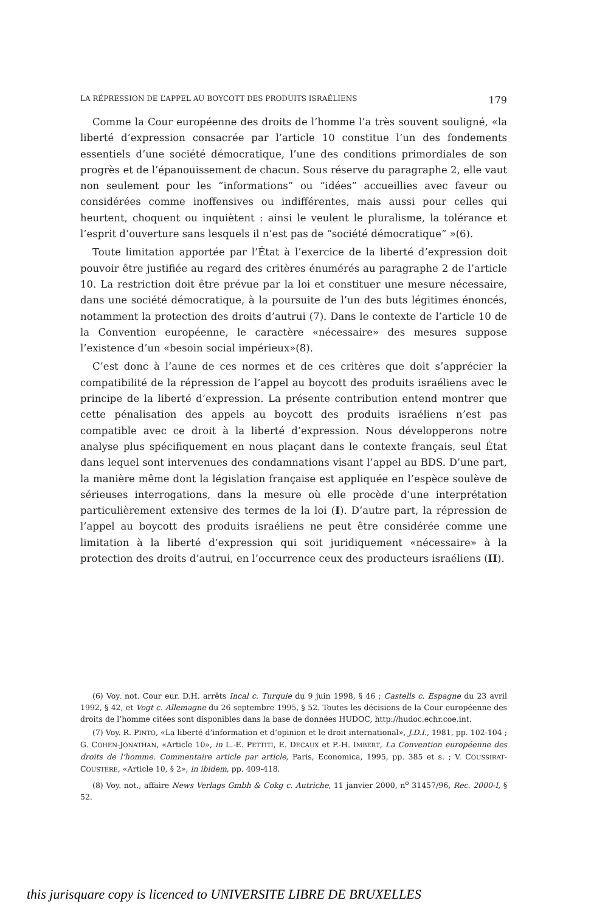LA RÉPRESSION DE L’APPEL AU BOYCOTT DES PRODUITS ISRAÉLIENS 179
Comme la Cour européenne des droits de l’homme l’a très souvent souligné, «la liberté d’expression consacrée par l’article 10 constitue l’un des fondements essentiels d’une société démocratique, l’une des conditions primordiales de son progrès et de l’épanouissement de chacun. Sous réserve du paragraphe 2, elle vaut non seulement pour les “informations” ou “idées” accueillies avec faveur ou considérées comme inoffensives ou indifférentes, mais aussi pour celles qui heurtent, choquent ou inquiètent : ainsi le veulent le pluralisme, la tolérance et l’esprit d’ouverture sans lesquels il n’est pas de “société démocratique” »(6).
Toute limitation apportée par l’État à l’exercice de la liberté d’expression doit pouvoir être justifiée au regard des critères énumérés au paragraphe 2 de l’article 10. La restriction doit être prévue par la loi et constituer une mesure nécessaire, dans une société démocratique, à la poursuite de l’un des buts légitimes énoncés, notamment la protection des droits d’autrui (7). Dans le contexte de l’article 10 de la Convention européenne, le caractère «nécessaire» des mesures suppose l’existence d’un «besoin social impérieux»(8).
C’est donc à l’aune de ces normes et de ces critères que doit s’apprécier la compatibilité de la répression de l’appel au boycott des produits israéliens avec le principe de la liberté d’expression. La présente contribution entend montrer que cette pénalisation des appels au boycott des produits israéliens n’est pas compatible avec ce droit à la liberté d’expression. Nous développerons notre analyse plus spécifiquement en nous plaçant dans le contexte français, seul État dans lequel sont intervenues des condamnations visant l’appel au BDS. D’une part, la manière même dont la législation française est appliquée en l’espèce soulève de sérieuses interrogations, dans la mesure où elle procède d’une interprétation particulièrement extensive des termes de la loi (I). D’autre part, la répression de l’appel au boycott des produits israéliens ne peut être considérée comme une limitation à la liberté d’expression qui soit juridiquement «nécessaire» à la protection des droits d’autrui, en l’occurrence ceux des producteurs israéliens (II).
(6) Voy. not. Cour eur. D.H. arrêts Incal c. Turquie du 9 juin 1998, § 46 ; Castells c. Espagne du 23 avril 1992, § 42, et Vogt c. Allemagne du 26 septembre 1995, § 52. Toutes les décisions de la Cour européenne des droits de l’homme citées sont disponibles dans la base de données HUDOC, http://hudoc.echr.coe.int.
(7) Voy. R. PINTO, «La liberté d’information et d’opinion et le droit international», J.D.I., 1981, pp. 102-104 ; G. COHEN-JONATHAN, «Article 10», in L.-E. PETTITI, E. DECAUX et P.-H. IMBERT, La Convention européenne des droits de l’homme. Commentaire article par article, Paris, Economica, 1995, pp. 385 et s. ; V. COUSSIRAT-COUSTERE, «Article 10, § 2», in ibidem, pp. 409-418.
(8) Voy. not., affaire News Verlags Gmbh & Cokg c. Autriche, 11 janvier 2000, n<sup>o</sup> 31457/96, Rec. 2000-I, § 52.
this jurisquare copy is licenced to UNIVERSITE LIBRE DE BRUXELLES